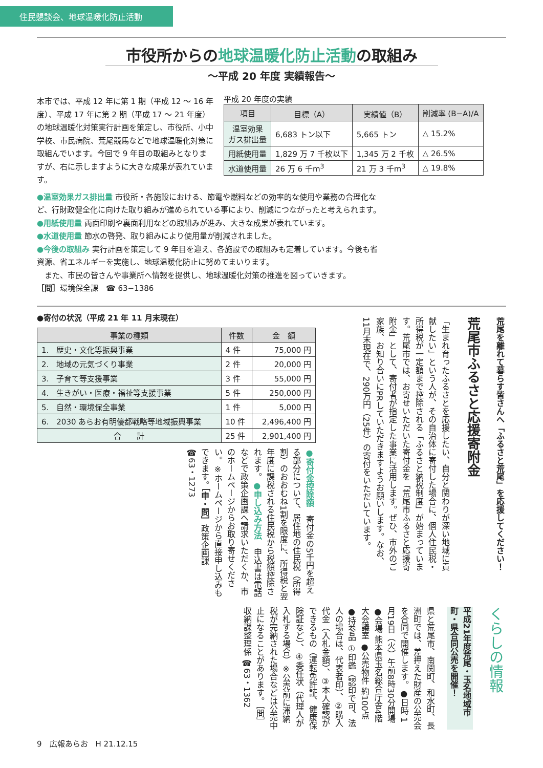住民懇談会、地球温暖化防止活動
市役所からの地球温暖化防止活動の取組み
～平成 20 年度 実績報告～
本市では、平成 12 年に第 1 期（平成 12 ～ 16 年度）、平成 17 年に第 2 期（平成 17 ～ 21 年度）の地球温暖化対策実行計画を策定し、市役所、小中学校、市民病院、荒尾競馬などで地球温暖化対策に取組んでいます。今回で 9 年目の取組みとなりますが、右に示しますように大きな成果が表れています。
平成 20 年度の実績
| 項目 | 目標（A） | 実績値（B） | 削減率 (B−A)/A |
| --- | --- | --- | --- |
| 温室効果 ガス排出量 | 6,683 トン以下 | 5,665 トン | △ 15.2% |
| 用紙使用量 | 1,829 万 7 千枚以下 | 1,345 万 2 千枚 | △ 26.5% |
| 水道使用量 | 26 万 6 千m<sup>3</sup> | 21 万 3 千m<sup>3</sup> | △ 19.8% |
●温室効果ガス排出量 市役所・各施設における、節電や燃料などの効率的な使用や業務の合理化など、行財政健全化に向けた取り組みが進められている事により、削減につながったと考えられます。
●用紙使用量 両面印刷や裏面利用などの取組みが進み、大きな成果が表れています。
●水道使用量 節水の啓発、取り組みにより使用量が削減されました。
●今後の取組み 実行計画を策定して 9 年目を迎え、各施設での取組みも定着しています。今後も省資源、省エネルギーを実施し、地球温暖化防止に努めてまいります。
　また、市民の皆さんや事業所へ情報を提供し、地球温暖化対策の推進を図っていきます。
［問］環境保全課　☎ 63−1386
●寄付の状況（平成 21 年 11 月末現在）
| 事業の種類 | 件数 | 金 額 |
| --- | --- | --- |
| 1. 歴史・文化等振興事業 | 4 件 | 75,000 円 |
| 2. 地域の元気づくり事業 | 2 件 | 20,000 円 |
| 3. 子育て等支援事業 | 3 件 | 55,000 円 |
| 4. 生きがい・医療・福祉等支援事業 | 5 件 | 250,000 円 |
| 5. 自然・環境保全事業 | 1 件 | 5,000 円 |
| 6. 2030 あらお有明優都戦略等地域振興事業 | 10 件 | 2,496,400 円 |
| 合 計 | 25 件 | 2,901,400 円 |
●寄付金控除額　寄付金の5千円を超える部分について、居住地の住民税（所得割）のおおむね1割を限度に、所得税と翌年度に課税される住民税から税額控除されます。●申し込み方法　申込書は電話などで政策企画課へ請求いただくか、市のホームページからお取り寄せください。※ホームページから直接申し込みもできます。［申・問］政策企画課　☎63・1273
荒尾を離れて暮らす皆さんへ「ふるさと荒尾」を応援してください！
荒尾市ふるさと応援寄附金
「生まれ育ったふるさとを応援したい、自分と関わりが深い地域に貢献したい」という人が、その自治体に寄付した場合に、個人住民税・所得税が一定額まで控除される「ふるさと納税制度」が始まっています。荒尾市では、お寄せいただいた寄付金を「荒尾市ふるさと応援寄附金」として、寄付者が指定した事業に活用します。ぜひ、市外のご家族、お知り合いにPRしていただきますようお願いします。なお、11月末現在で、290万円（25件）の寄付をいただいています。
くらしの情報
平成21年度荒尾・玉名地域市町・県合同公売を開催！
県と荒尾市、南関町、和水町、長洲町では、差押えた財産の公売会を合同で開催します。●日時 1月19日（火）午前8時30分開場 ●会場 熊本県玉名総合庁舎4階大会議室 ●公売物件 約100点 ●持参品 ①印鑑（認印で可、法人の場合は、代表者印）、②購入代金（入札金額）、③本人確認ができるもの（運転免許証、健康保険証など）、④委任状（代理人が入札する場合）※公売前に滞納税が完納された場合などは公売中止になることがあります。［問］収納課整理係 ☎63・1362
9　広報あらお　H 21.12.15